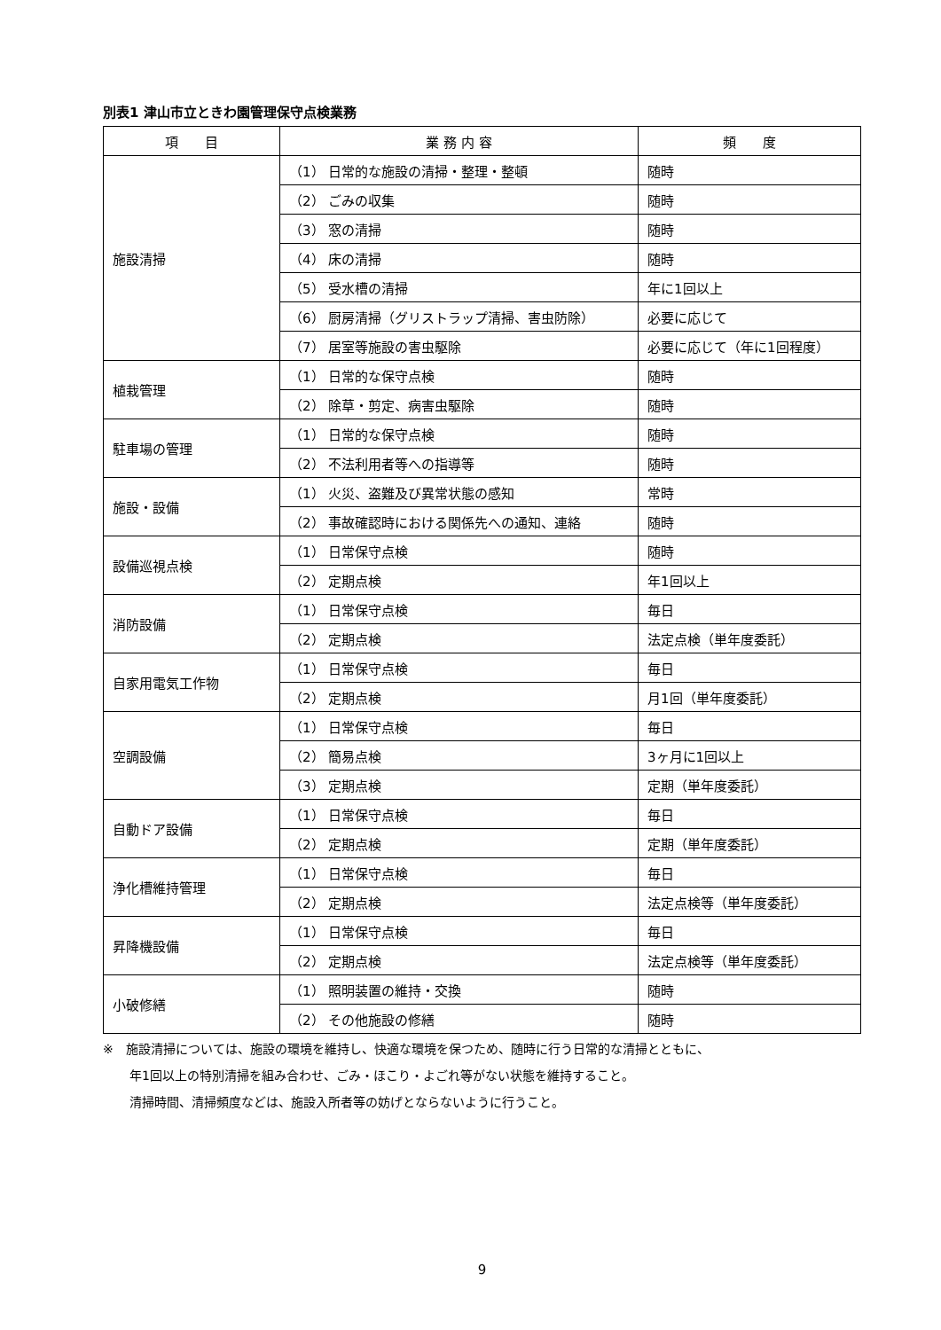別表1 津山市立ときわ園管理保守点検業務
| 項 目 | 業 務 内 容 | 頻 度 |
| --- | --- | --- |
| 施設清掃 | （1） 日常的な施設の清掃・整理・整頓 | 随時 |
| | （2） ごみの収集 | 随時 |
| | （3） 窓の清掃 | 随時 |
| | （4） 床の清掃 | 随時 |
| | （5） 受水槽の清掃 | 年に1回以上 |
| | （6） 厨房清掃（グリストラップ清掃、害虫防除） | 必要に応じて |
| | （7） 居室等施設の害虫駆除 | 必要に応じて（年に1回程度） |
| 植栽管理 | （1） 日常的な保守点検 | 随時 |
| | （2） 除草・剪定、病害虫駆除 | 随時 |
| 駐車場の管理 | （1） 日常的な保守点検 | 随時 |
| | （2） 不法利用者等への指導等 | 随時 |
| 施設・設備 | （1） 火災、盗難及び異常状態の感知 | 常時 |
| | （2） 事故確認時における関係先への通知、連絡 | 随時 |
| 設備巡視点検 | （1） 日常保守点検 | 随時 |
| | （2） 定期点検 | 年1回以上 |
| 消防設備 | （1） 日常保守点検 | 毎日 |
| | （2） 定期点検 | 法定点検（単年度委託） |
| 自家用電気工作物 | （1） 日常保守点検 | 毎日 |
| | （2） 定期点検 | 月1回（単年度委託） |
| 空調設備 | （1） 日常保守点検 | 毎日 |
| | （2） 簡易点検 | 3ヶ月に1回以上 |
| | （3） 定期点検 | 定期（単年度委託） |
| 自動ドア設備 | （1） 日常保守点検 | 毎日 |
| | （2） 定期点検 | 定期（単年度委託） |
| 浄化槽維持管理 | （1） 日常保守点検 | 毎日 |
| | （2） 定期点検 | 法定点検等（単年度委託） |
| 昇降機設備 | （1） 日常保守点検 | 毎日 |
| | （2） 定期点検 | 法定点検等（単年度委託） |
| 小破修繕 | （1） 照明装置の維持・交換 | 随時 |
| | （2） その他施設の修繕 | 随時 |
※　施設清掃については、施設の環境を維持し、快適な環境を保つため、随時に行う日常的な清掃とともに、
年1回以上の特別清掃を組み合わせ、ごみ・ほこり・よごれ等がない状態を維持すること。
清掃時間、清掃頻度などは、施設入所者等の妨げとならないように行うこと。
9